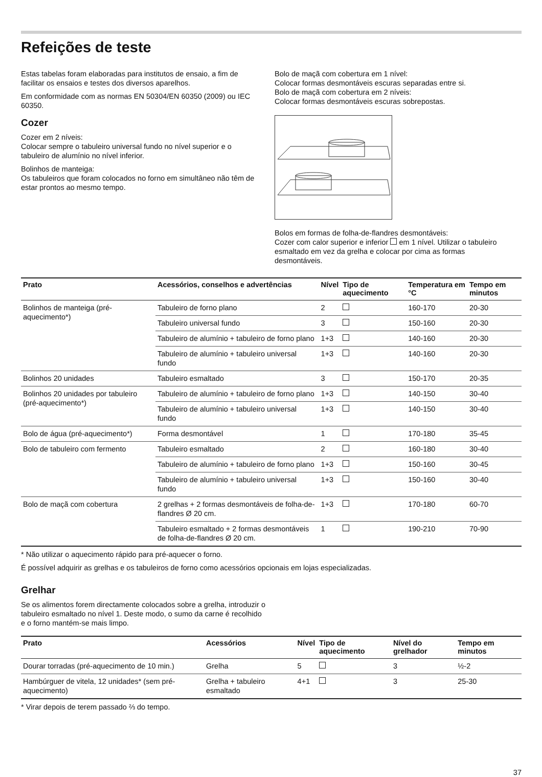Refeições de teste
Estas tabelas foram elaboradas para institutos de ensaio, a fim de facilitar os ensaios e testes dos diversos aparelhos.
Em conformidade com as normas EN 50304/EN 60350 (2009) ou IEC 60350.
Cozer
Cozer em 2 níveis:
Colocar sempre o tabuleiro universal fundo no nível superior e o tabuleiro de alumínio no nível inferior.
Bolinhos de manteiga:
Os tabuleiros que foram colocados no forno em simultâneo não têm de estar prontos ao mesmo tempo.
Bolo de maçã com cobertura em 1 nível:
Colocar formas desmontáveis escuras separadas entre si.
Bolo de maçã com cobertura em 2 níveis:
Colocar formas desmontáveis escuras sobrepostas.
Bolos em formas de folha-de-flandres desmontáveis:
Cozer com calor superior e inferior em 1 nível. Utilizar o tabuleiro esmaltado em vez da grelha e colocar por cima as formas desmontáveis.
| Prato | Acessórios, conselhos e advertências | Nível | Tipo de aquecimento | Temperatura em °C | Tempo em minutos |
| --- | --- | --- | --- | --- | --- |
| Bolinhos de manteiga (pré-aquecimento*) | Tabuleiro de forno plano | 2 | | 160-170 | 20-30 |
| | Tabuleiro universal fundo | 3 | | 150-160 | 20-30 |
| | Tabuleiro de alumínio + tabuleiro de forno plano | 1+3 | | 140-160 | 20-30 |
| | Tabuleiro de alumínio + tabuleiro universal fundo | 1+3 | | 140-160 | 20-30 |
| Bolinhos 20 unidades | Tabuleiro esmaltado | 3 | | 150-170 | 20-35 |
| Bolinhos 20 unidades por tabuleiro (pré-aquecimento*) | Tabuleiro de alumínio + tabuleiro de forno plano | 1+3 | | 140-150 | 30-40 |
| | Tabuleiro de alumínio + tabuleiro universal fundo | 1+3 | | 140-150 | 30-40 |
| Bolo de água (pré-aquecimento*) | Forma desmontável | 1 | | 170-180 | 35-45 |
| Bolo de tabuleiro com fermento | Tabuleiro esmaltado | 2 | | 160-180 | 30-40 |
| | Tabuleiro de alumínio + tabuleiro de forno plano | 1+3 | | 150-160 | 30-45 |
| | Tabuleiro de alumínio + tabuleiro universal fundo | 1+3 | | 150-160 | 30-40 |
| Bolo de maçã com cobertura | 2 grelhas + 2 formas desmontáveis de folha-de-flandres Ø 20 cm. | 1+3 | | 170-180 | 60-70 |
| | Tabuleiro esmaltado + 2 formas desmontáveis de folha-de-flandres Ø 20 cm. | 1 | | 190-210 | 70-90 |
* Não utilizar o aquecimento rápido para pré-aquecer o forno.
É possível adquirir as grelhas e os tabuleiros de forno como acessórios opcionais em lojas especializadas.
Grelhar
Se os alimentos forem directamente colocados sobre a grelha, introduzir o tabuleiro esmaltado no nível 1. Deste modo, o sumo da carne é recolhido e o forno mantém-se mais limpo.
| Prato | Acessórios | Nível | Tipo de aquecimento | Nível do grelhador | Tempo em minutos |
| --- | --- | --- | --- | --- | --- |
| Dourar torradas (pré-aquecimento de 10 min.) | Grelha | 5 | | 3 | ½-2 |
| Hambúrguer de vitela, 12 unidades* (sem pré-aquecimento) | Grelha + tabuleiro esmaltado | 4+1 | | 3 | 25-30 |
* Virar depois de terem passado ⅔ do tempo.
37